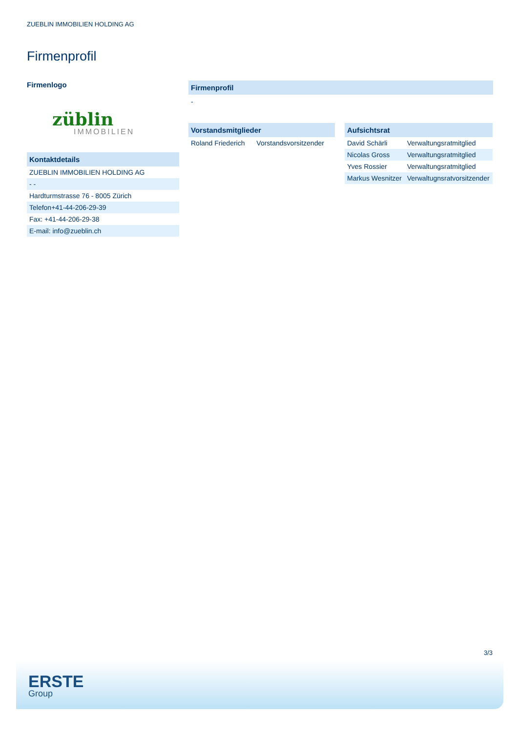ZUEBLIN IMMOBILIEN HOLDING AG
Firmenprofil
Firmenlogo
züblin
IMMOBILIEN
Kontaktdetails
| ZUEBLIN IMMOBILIEN HOLDING AG |
| - - |
| Hardturmstrasse 76 - 8005 Zürich |
| Telefon+41-44-206-29-39 |
| Fax: +41-44-206-29-38 |
| E-mail: info@zueblin.ch |
Firmenprofil
-
Vorstandsmitglieder
| Roland Friederich | Vorstandsvorsitzender |
Aufsichtsrat
| David Schärli | Verwaltungsratmitglied |
| Nicolas Gross | Verwaltungsratmitglied |
| Yves Rossier | Verwaltungsratmitglied |
| Markus Wesnitzer | Verwaltugnsratvorsitzender |
3/3
ERSTE
Group